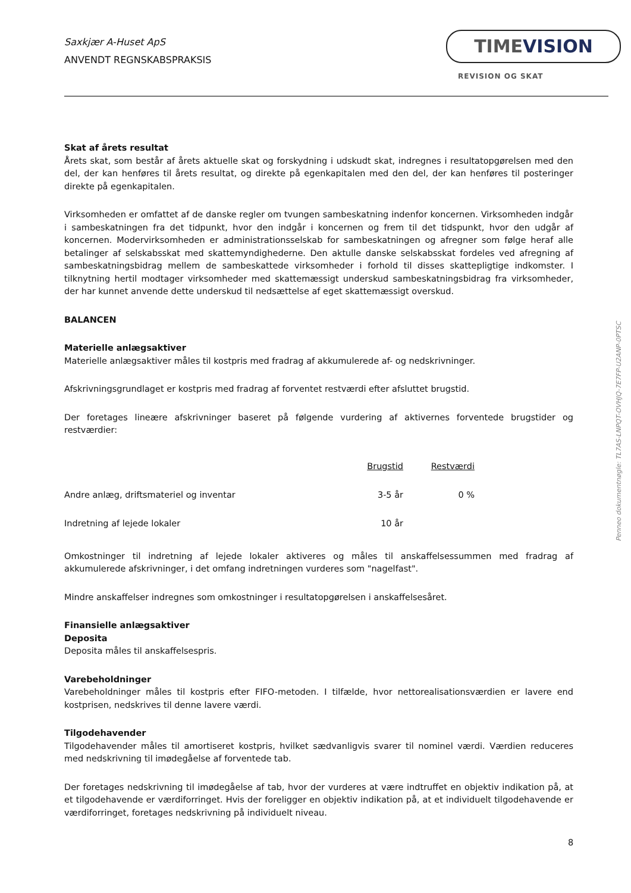Saxkjær A-Huset ApS
ANVENDT REGNSKABSPRAKSIS
TIMEVISION
REVISION OG SKAT
Skat af årets resultat
Årets skat, som består af årets aktuelle skat og forskydning i udskudt skat, indregnes i resultatopgørelsen med den del, der kan henføres til årets resultat, og direkte på egenkapitalen med den del, der kan henføres til posteringer direkte på egenkapitalen.
Virksomheden er omfattet af de danske regler om tvungen sambeskatning indenfor koncernen. Virksomheden indgår i sambeskatningen fra det tidpunkt, hvor den indgår i koncernen og frem til det tidspunkt, hvor den udgår af koncernen. Modervirksomheden er administrationsselskab for sambeskatningen og afregner som følge heraf alle betalinger af selskabsskat med skattemyndighederne. Den aktulle danske selskabsskat fordeles ved afregning af sambeskatningsbidrag mellem de sambeskattede virksomheder i forhold til disses skattepligtige indkomster. I tilknytning hertil modtager virksomheder med skattemæssigt underskud sambeskatningsbidrag fra virksomheder, der har kunnet anvende dette underskud til nedsættelse af eget skattemæssigt overskud.
BALANCEN
Materielle anlægsaktiver
Materielle anlægsaktiver måles til kostpris med fradrag af akkumulerede af- og nedskrivninger.
Afskrivningsgrundlaget er kostpris med fradrag af forventet restværdi efter afsluttet brugstid.
Der foretages lineære afskrivninger baseret på følgende vurdering af aktivernes forventede brugstider og restværdier:
| | Brugstid | Restværdi |
| Andre anlæg, driftsmateriel og inventar | 3-5 år | 0 % |
| Indretning af lejede lokaler | 10 år | |
Omkostninger til indretning af lejede lokaler aktiveres og måles til anskaffelsessummen med fradrag af akkumulerede afskrivninger, i det omfang indretningen vurderes som "nagelfast".
Mindre anskaffelser indregnes som omkostninger i resultatopgørelsen i anskaffelsesåret.
Finansielle anlægsaktiver
Deposita
Deposita måles til anskaffelsespris.
Varebeholdninger
Varebeholdninger måles til kostpris efter FIFO-metoden. I tilfælde, hvor nettorealisationsværdien er lavere end kostprisen, nedskrives til denne lavere værdi.
Tilgodehavender
Tilgodehavender måles til amortiseret kostpris, hvilket sædvanligvis svarer til nominel værdi. Værdien reduceres med nedskrivning til imødegåelse af forventede tab.
Der foretages nedskrivning til imødegåelse af tab, hvor der vurderes at være indtruffet en objektiv indikation på, at et tilgodehavende er værdiforringet. Hvis der foreligger en objektiv indikation på, at et individuelt tilgodehavende er værdiforringet, foretages nedskrivning på individuelt niveau.
Penneo dokumentnøgle: TL7AS-LNPQT-OVHJQ-7E7FP-U2ANP-0PTSC
8